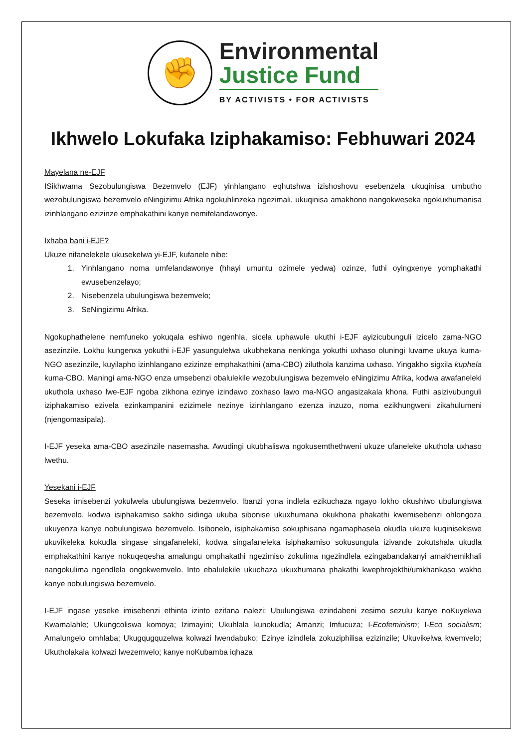✊
Environmental
Justice Fund
BY ACTIVISTS • FOR ACTIVISTS
Ikhwelo Lokufaka Iziphakamiso: Febhuwari 2024
Mayelana ne-EJF
ISikhwama Sezobulungiswa Bezemvelo (EJF) yinhlangano eqhutshwa izishoshovu esebenzela ukuqinisa umbutho wezobulungiswa bezemvelo eNingizimu Afrika ngokuhlinzeka ngezimali, ukuqinisa amakhono nangokweseka ngokuxhumanisa izinhlangano ezizinze emphakathini kanye nemifelandawonye.
Ixhaba bani i-EJF?
Ukuze nifanelekele ukusekelwa yi-EJF, kufanele nibe:
1. Yinhlangano noma umfelandawonye (hhayi umuntu ozimele yedwa) ozinze, futhi oyingxenye yomphakathi ewusebenzelayo;
2. Nisebenzela ubulungiswa bezemvelo;
3. SeNingizimu Afrika.
Ngokuphathelene nemfuneko yokuqala eshiwo ngenhla, sicela uphawule ukuthi i-EJF ayizicubunguli izicelo zama-NGO asezinzile. Lokhu kungenxa yokuthi i-EJF yasungulelwa ukubhekana nenkinga yokuthi uxhaso oluningi luvame ukuya kuma-NGO asezinzile, kuyilapho izinhlangano ezizinze emphakathini (ama-CBO) ziluthola kanzima uxhaso. Yingakho sigxila kuphela kuma-CBO. Maningi ama-NGO enza umsebenzi obalulekile wezobulungiswa bezemvelo eNingizimu Afrika, kodwa awafaneleki ukuthola uxhaso lwe-EJF ngoba zikhona ezinye izindawo zoxhaso lawo ma-NGO angasizakala khona. Futhi asizivubunguli iziphakamiso ezivela ezinkampanini ezizimele nezinye izinhlangano ezenza inzuzo, noma ezikhungweni zikahulumeni (njengomasipala).
I-EJF yeseka ama-CBO asezinzile nasemasha. Awudingi ukubhaliswa ngokusemthethweni ukuze ufaneleke ukuthola uxhaso lwethu.
Yesekani i-EJF
Seseka imisebenzi yokulwela ubulungiswa bezemvelo. Ibanzi yona indlela ezikuchaza ngayo lokho okushiwo ubulungiswa bezemvelo, kodwa isiphakamiso sakho sidinga ukuba sibonise ukuxhumana okukhona phakathi kwemisebenzi ohlongoza ukuyenza kanye nobulungiswa bezemvelo. Isibonelo, isiphakamiso sokuphisana ngamaphasela okudla ukuze kuqinisekiswe ukuvikeleka kokudla singase singafaneleki, kodwa singafaneleka isiphakamiso sokusungula izivande zokutshala ukudla emphakathini kanye nokuqeqesha amalungu omphakathi ngezimiso zokulima ngezindlela ezingabandakanyi amakhemikhali nangokulima ngendlela ongokwemvelo. Into ebalulekile ukuchaza ukuxhumana phakathi kwephrojekthi/umkhankaso wakho kanye nobulungiswa bezemvelo.
I-EJF ingase yeseke imisebenzi ethinta izinto ezifana nalezi: Ubulungiswa ezindabeni zesimo sezulu kanye noKuyekwa Kwamalahle; Ukungcoliswa komoya; Izimayini; Ukuhlala kunokudla; Amanzi; Imfucuza; I-Ecofeminism; I-Eco socialism; Amalungelo omhlaba; Ukugqugquzelwa kolwazi lwendabuko; Ezinye izindlela zokuziphilisa ezizinzile; Ukuvikelwa kwemvelo; Ukutholakala kolwazi lwezemvelo; kanye noKubamba iqhaza